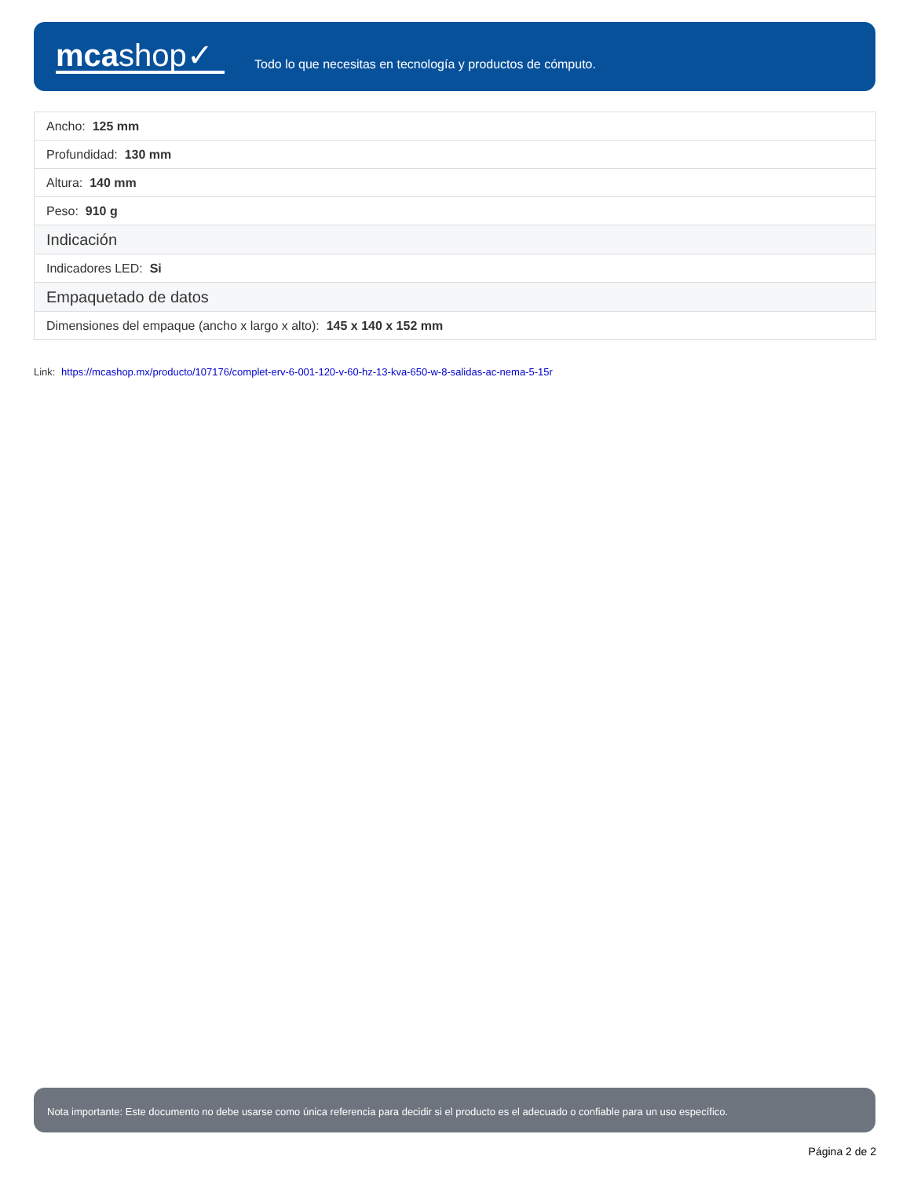mcashop✓
Todo lo que necesitas en tecnología y productos de cómputo.
| Ancho: 125 mm |
| Profundidad: 130 mm |
| Altura: 140 mm |
| Peso: 910 g |
| Indicación |
| Indicadores LED: Si |
| Empaquetado de datos |
| Dimensiones del empaque (ancho x largo x alto): 145 x 140 x 152 mm |
Link: https://mcashop.mx/producto/107176/complet-erv-6-001-120-v-60-hz-13-kva-650-w-8-salidas-ac-nema-5-15r
Nota importante: Este documento no debe usarse como única referencia para decidir si el producto es el adecuado o confiable para un uso específico.
Página 2 de 2